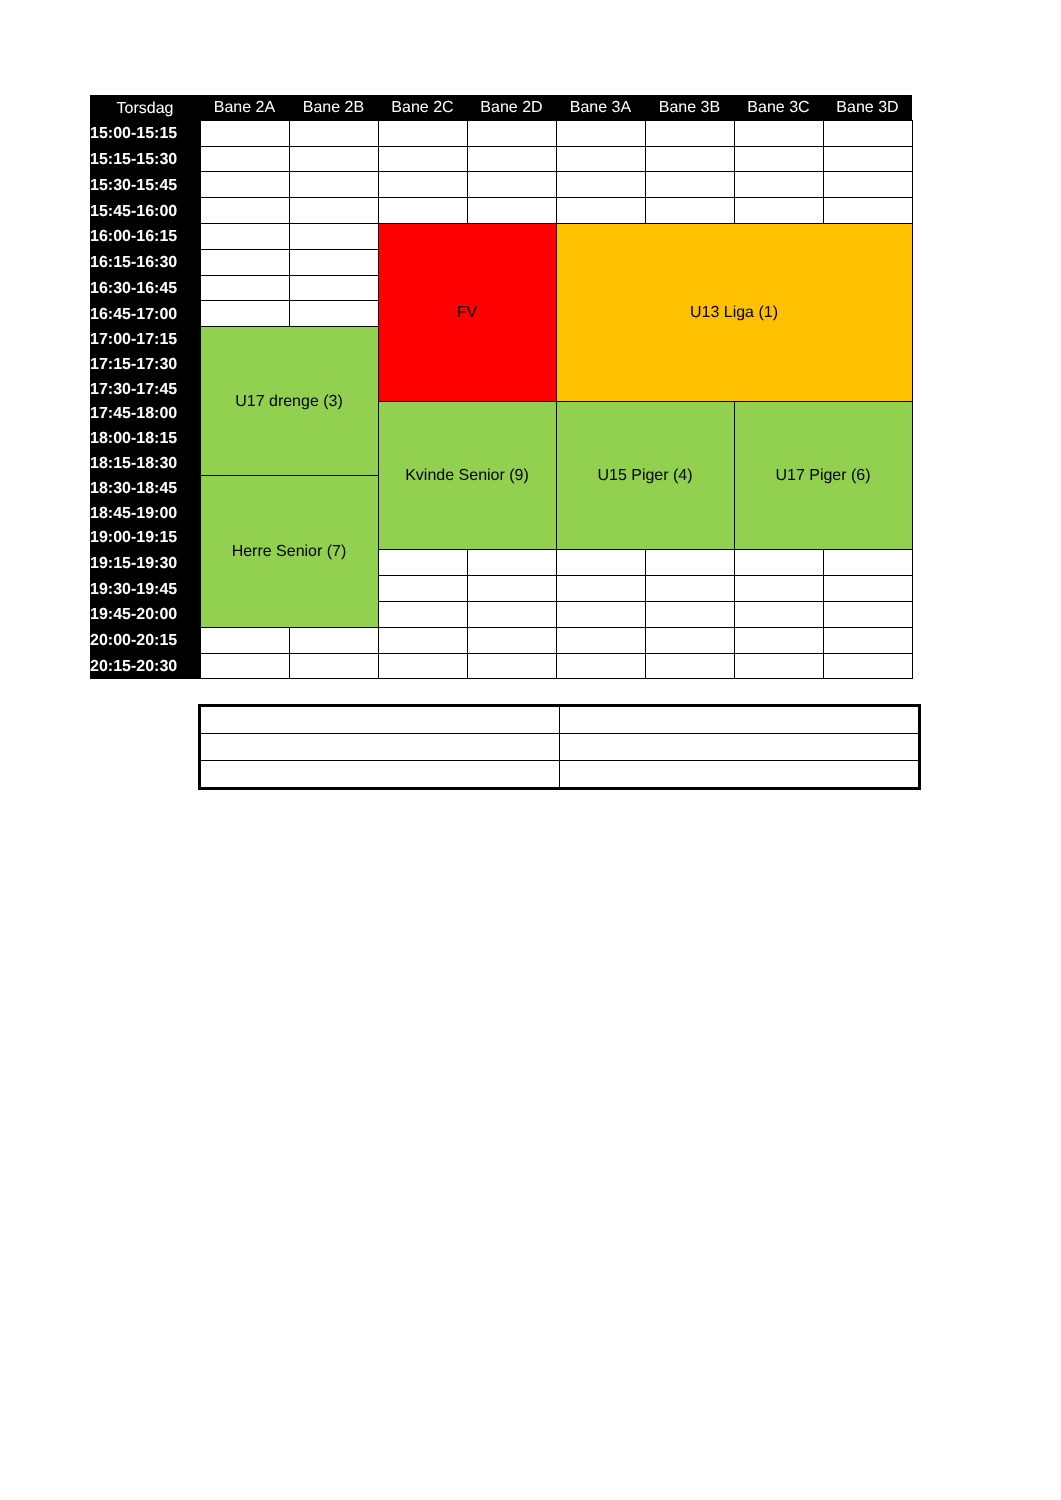| Torsdag | Bane 2A | Bane 2B | Bane 2C | Bane 2D | Bane 3A | Bane 3B | Bane 3C | Bane 3D |
| --- | --- | --- | --- | --- | --- | --- | --- | --- |
| 15:00-15:15 | | | | | | | | |
| 15:15-15:30 | | | | | | | | |
| 15:30-15:45 | | | | | | | | |
| 15:45-16:00 | | | | | | | | |
| 16:00-16:15 | | | FV | | U13 Liga (1) | | | |
| 16:15-16:30 | | | | | | | | |
| 16:30-16:45 | | | | | | | | |
| 16:45-17:00 | | | | | | | | |
| 17:00-17:15 | U17 drenge (3) | | | | | | | |
| 17:15-17:30 | | | | | | | | |
| 17:30-17:45 | | | | | | | | |
| 17:45-18:00 | | | Kvinde Senior (9) | | U15 Piger (4) | | U17 Piger (6) | |
| 18:00-18:15 | | | | | | | | |
| 18:15-18:30 | | | | | | | | |
| 18:30-18:45 | Herre Senior (7) | | | | | | | |
| 18:45-19:00 | | | | | | | | |
| 19:00-19:15 | | | | | | | | |
| 19:15-19:30 | | | | | | | | |
| 19:30-19:45 | | | | | | | | |
| 19:45-20:00 | | | | | | | | |
| 20:00-20:15 | | | | | | | | |
| 20:15-20:30 | | | | | | | | |